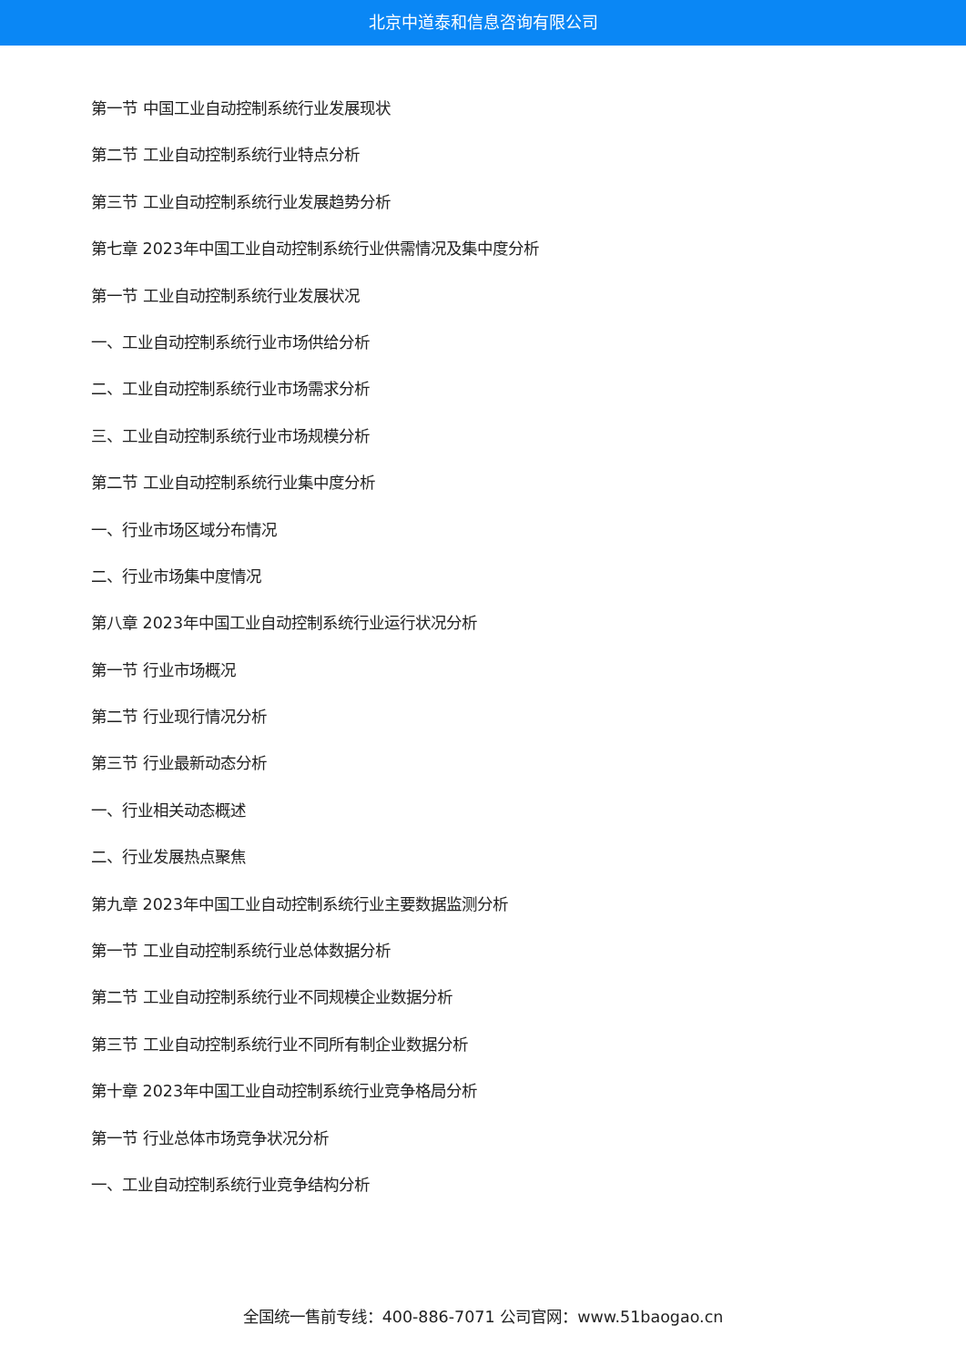北京中道泰和信息咨询有限公司
第一节 中国工业自动控制系统行业发展现状
第二节 工业自动控制系统行业特点分析
第三节 工业自动控制系统行业发展趋势分析
第七章 2023年中国工业自动控制系统行业供需情况及集中度分析
第一节 工业自动控制系统行业发展状况
一、工业自动控制系统行业市场供给分析
二、工业自动控制系统行业市场需求分析
三、工业自动控制系统行业市场规模分析
第二节 工业自动控制系统行业集中度分析
一、行业市场区域分布情况
二、行业市场集中度情况
第八章 2023年中国工业自动控制系统行业运行状况分析
第一节 行业市场概况
第二节 行业现行情况分析
第三节 行业最新动态分析
一、行业相关动态概述
二、行业发展热点聚焦
第九章 2023年中国工业自动控制系统行业主要数据监测分析
第一节 工业自动控制系统行业总体数据分析
第二节 工业自动控制系统行业不同规模企业数据分析
第三节 工业自动控制系统行业不同所有制企业数据分析
第十章 2023年中国工业自动控制系统行业竞争格局分析
第一节 行业总体市场竞争状况分析
一、工业自动控制系统行业竞争结构分析
全国统一售前专线：400-886-7071 公司官网：www.51baogao.cn